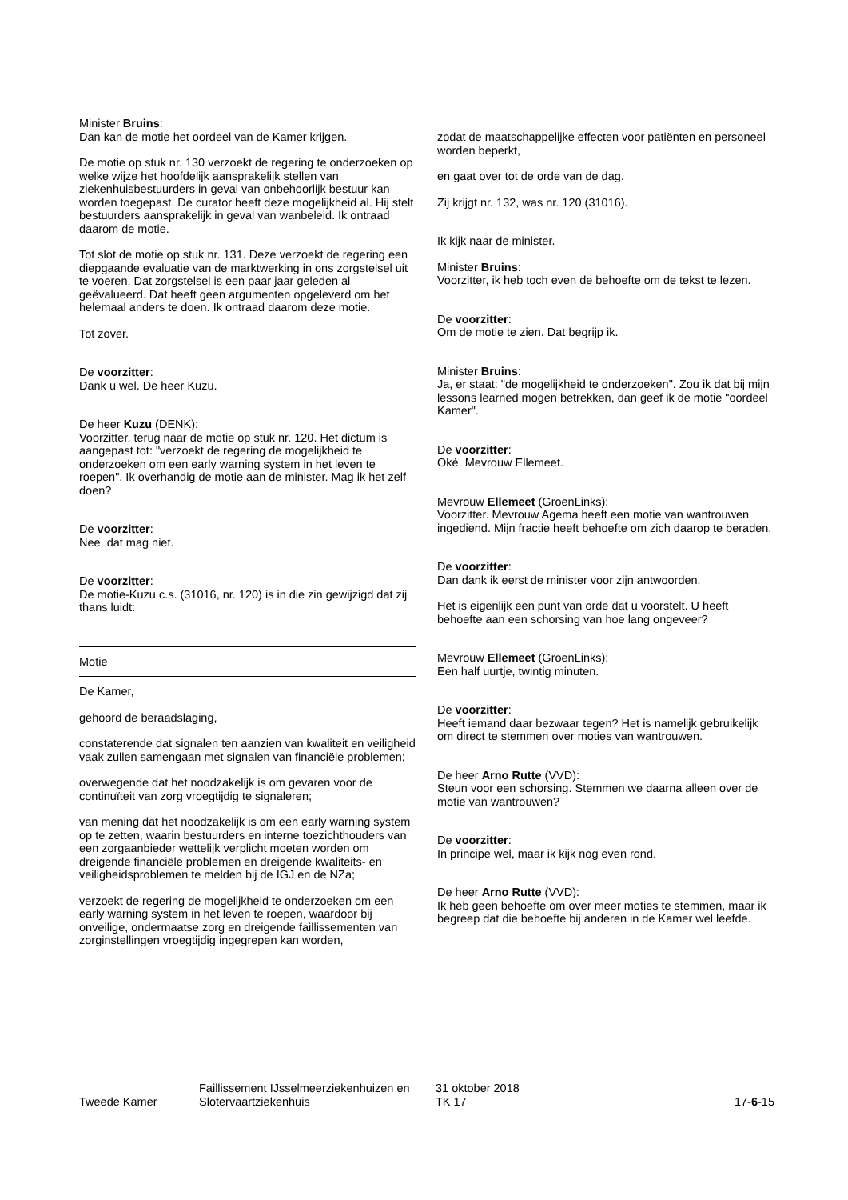Minister Bruins:
Dan kan de motie het oordeel van de Kamer krijgen.
De motie op stuk nr. 130 verzoekt de regering te onderzoeken op welke wijze het hoofdelijk aansprakelijk stellen van ziekenhuisbestuurders in geval van onbehoorlijk bestuur kan worden toegepast. De curator heeft deze mogelijkheid al. Hij stelt bestuurders aansprakelijk in geval van wanbeleid. Ik ontraad daarom de motie.
Tot slot de motie op stuk nr. 131. Deze verzoekt de regering een diepgaande evaluatie van de marktwerking in ons zorgstelsel uit te voeren. Dat zorgstelsel is een paar jaar geleden al geëvalueerd. Dat heeft geen argumenten opgeleverd om het helemaal anders te doen. Ik ontraad daarom deze motie.
Tot zover.
De voorzitter:
Dank u wel. De heer Kuzu.
De heer Kuzu (DENK):
Voorzitter, terug naar de motie op stuk nr. 120. Het dictum is aangepast tot: "verzoekt de regering de mogelijkheid te onderzoeken om een early warning system in het leven te roepen". Ik overhandig de motie aan de minister. Mag ik het zelf doen?
De voorzitter:
Nee, dat mag niet.
De voorzitter:
De motie-Kuzu c.s. (31016, nr. 120) is in die zin gewijzigd dat zij thans luidt:
Motie
De Kamer,
gehoord de beraadslaging,
constaterende dat signalen ten aanzien van kwaliteit en veiligheid vaak zullen samengaan met signalen van financiële problemen;
overwegende dat het noodzakelijk is om gevaren voor de continuïteit van zorg vroegtijdig te signaleren;
van mening dat het noodzakelijk is om een early warning system op te zetten, waarin bestuurders en interne toezichthouders van een zorgaanbieder wettelijk verplicht moeten worden om dreigende financiële problemen en dreigende kwaliteits- en veiligheidsproblemen te melden bij de IGJ en de NZa;
verzoekt de regering de mogelijkheid te onderzoeken om een early warning system in het leven te roepen, waardoor bij onveilige, ondermaatse zorg en dreigende faillissementen van zorginstellingen vroegtijdig ingegrepen kan worden,
zodat de maatschappelijke effecten voor patiënten en personeel worden beperkt,
en gaat over tot de orde van de dag.
Zij krijgt nr. 132, was nr. 120 (31016).
Ik kijk naar de minister.
Minister Bruins:
Voorzitter, ik heb toch even de behoefte om de tekst te lezen.
De voorzitter:
Om de motie te zien. Dat begrijp ik.
Minister Bruins:
Ja, er staat: "de mogelijkheid te onderzoeken". Zou ik dat bij mijn lessons learned mogen betrekken, dan geef ik de motie "oordeel Kamer".
De voorzitter:
Oké. Mevrouw Ellemeet.
Mevrouw Ellemeet (GroenLinks):
Voorzitter. Mevrouw Agema heeft een motie van wantrouwen ingediend. Mijn fractie heeft behoefte om zich daarop te beraden.
De voorzitter:
Dan dank ik eerst de minister voor zijn antwoorden.
Het is eigenlijk een punt van orde dat u voorstelt. U heeft behoefte aan een schorsing van hoe lang ongeveer?
Mevrouw Ellemeet (GroenLinks):
Een half uurtje, twintig minuten.
De voorzitter:
Heeft iemand daar bezwaar tegen? Het is namelijk gebruikelijk om direct te stemmen over moties van wantrouwen.
De heer Arno Rutte (VVD):
Steun voor een schorsing. Stemmen we daarna alleen over de motie van wantrouwen?
De voorzitter:
In principe wel, maar ik kijk nog even rond.
De heer Arno Rutte (VVD):
Ik heb geen behoefte om over meer moties te stemmen, maar ik begreep dat die behoefte bij anderen in de Kamer wel leefde.
Tweede Kamer
Faillissement IJsselmeerziekenhuizen en
Slotervaartziekenhuis
31 oktober 2018
TK 17
17-6-15